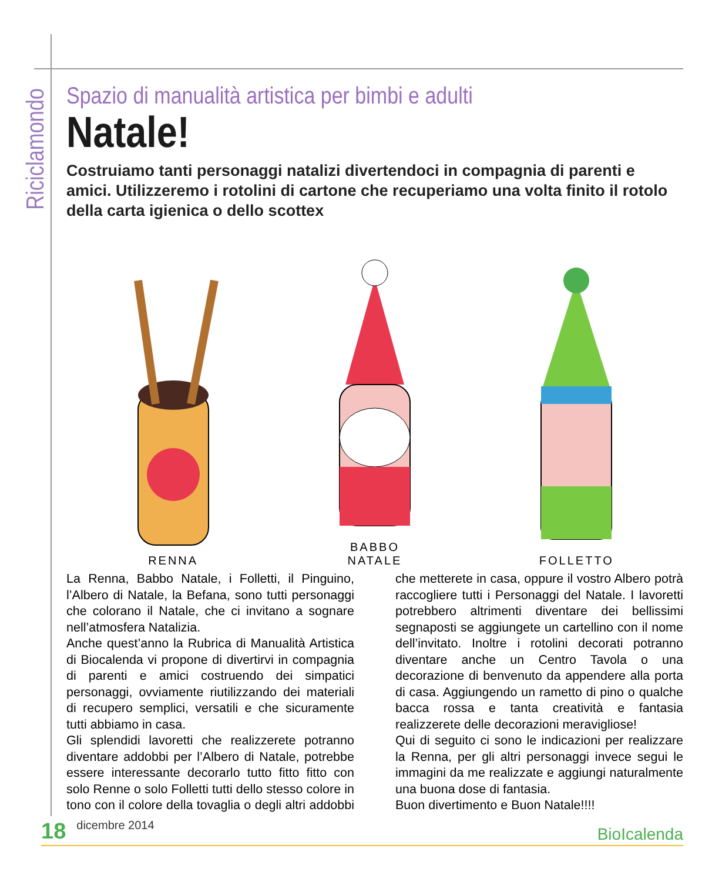Riciclamondo
Spazio di manualità artistica per bimbi e adulti
Natale!
Costruiamo tanti personaggi natalizi divertendoci in compagnia di parenti e amici. Utilizzeremo i rotolini di cartone che recuperiamo una volta finito il rotolo della carta igienica o dello scottex
RENNA
BABBO
NATALE
FOLLETTO
La Renna, Babbo Natale, i Folletti, il Pinguino, l’Albero di Natale, la Befana, sono tutti personaggi che colorano il Natale, che ci invitano a sognare nell’atmosfera Natalizia.
Anche quest’anno la Rubrica di Manualità Artistica di Biocalenda vi propone di divertirvi in compagnia di parenti e amici costruendo dei simpatici personaggi, ovviamente riutilizzando dei materiali di recupero semplici, versatili e che sicuramente tutti abbiamo in casa.
Gli splendidi lavoretti che realizzerete potranno diventare addobbi per l’Albero di Natale, potrebbe essere interessante decorarlo tutto fitto fitto con solo Renne o solo Folletti tutti dello stesso colore in tono con il colore della tovaglia o degli altri addobbi che metterete in casa, oppure il vostro Albero potrà raccogliere tutti i Personaggi del Natale. I lavoretti potrebbero altrimenti diventare dei bellissimi segnaposti se aggiungete un cartellino con il nome dell’invitato. Inoltre i rotolini decorati potranno diventare anche un Centro Tavola o una decorazione di benvenuto da appendere alla porta di casa. Aggiungendo un rametto di pino o qualche bacca rossa e tanta creatività e fantasia realizzerete delle decorazioni meravigliose!
Qui di seguito ci sono le indicazioni per realizzare la Renna, per gli altri personaggi invece segui le immagini da me realizzate e aggiungi naturalmente una buona dose di fantasia.
Buon divertimento e Buon Natale!!!!
18 dicembre 2014 BioIcalenda